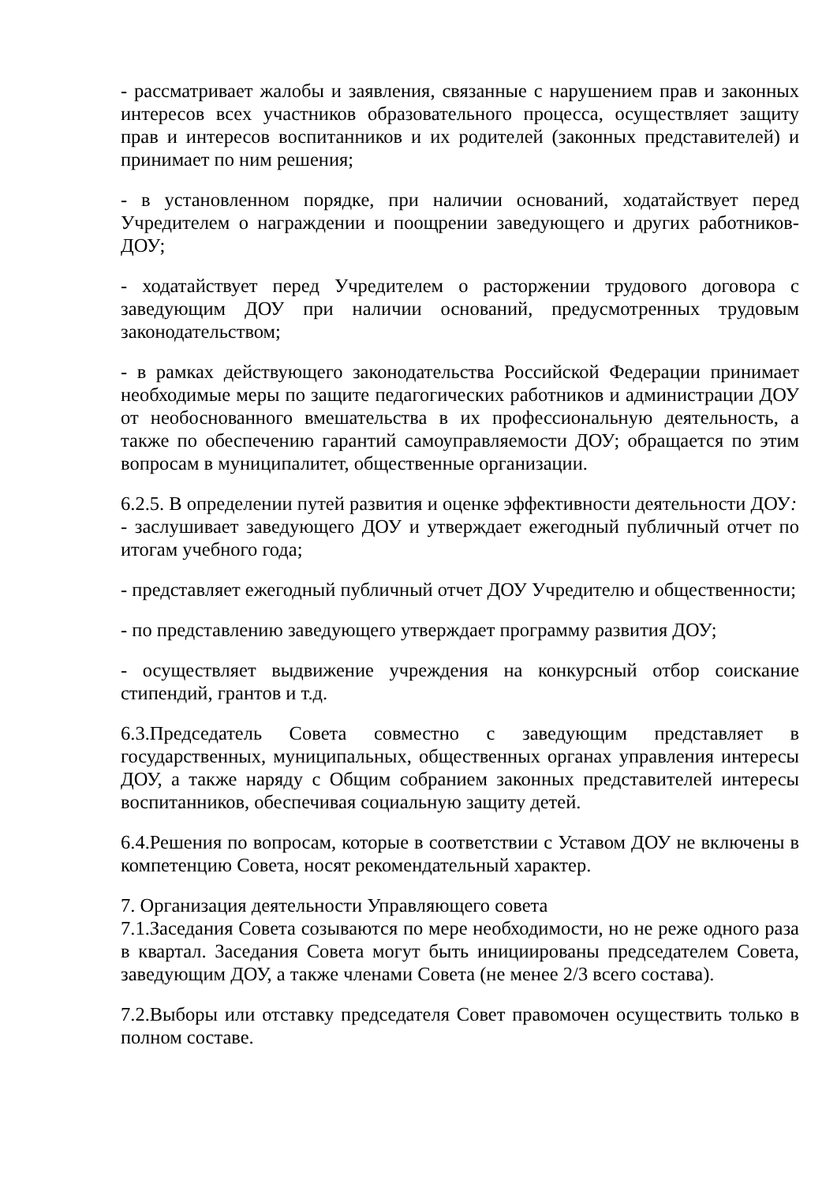- рассматривает жалобы и заявления, связанные с нарушением прав и законных интересов всех участников образовательного процесса, осуществляет защиту прав и интересов воспитанников и их родителей (законных представителей) и принимает по ним решения;
- в установленном порядке, при наличии оснований, ходатайствует перед Учредителем о награждении и поощрении заведующего и других работников- ДОУ;
- ходатайствует перед Учредителем о расторжении трудового договора с заведующим ДОУ при наличии оснований, предусмотренных трудовым законодательством;
- в рамках действующего законодательства Российской Федерации принимает необходимые меры по защите педагогических работников и администрации ДОУ от необоснованного вмешательства в их профессиональную деятельность, а также по обеспечению гарантий самоуправляемости ДОУ; обращается по этим вопросам в муниципалитет, общественные организации.
6.2.5. В определении путей развития и оценке эффективности деятельности ДОУ:
- заслушивает заведующего ДОУ и утверждает ежегодный публичный отчет по итогам учебного года;
- представляет ежегодный публичный отчет ДОУ Учредителю и общественности;
- по представлению заведующего утверждает программу развития ДОУ;
- осуществляет выдвижение учреждения на конкурсный отбор соискание стипендий, грантов и т.д.
6.3.Председатель Совета совместно с заведующим представляет в государственных, муниципальных, общественных органах управления интересы ДОУ, а также наряду с Общим собранием законных представителей интересы воспитанников, обеспечивая социальную защиту детей.
6.4.Решения по вопросам, которые в соответствии с Уставом ДОУ не включены в компетенцию Совета, носят рекомендательный характер.
7. Организация деятельности Управляющего совета
7.1.Заседания Совета созываются по мере необходимости, но не реже одного раза в квартал. Заседания Совета могут быть инициированы председателем Совета, заведующим ДОУ, а также членами Совета (не менее 2/3 всего состава).
7.2.Выборы или отставку председателя Совет правомочен осуществить только в полном составе.